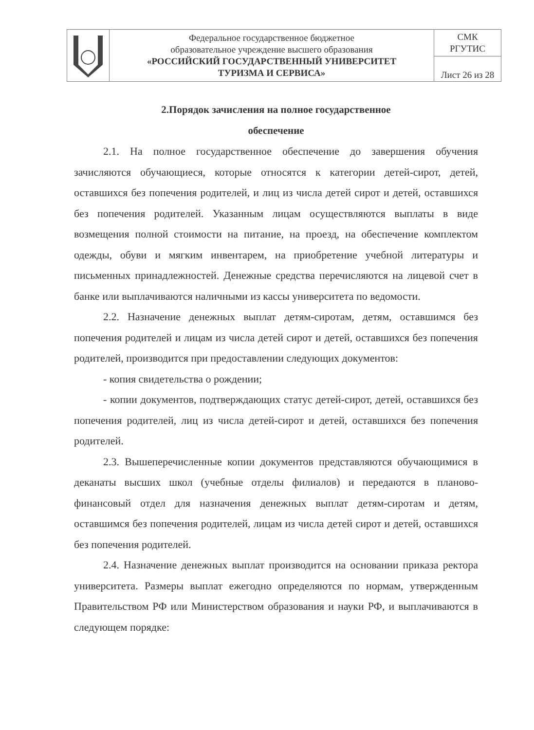| | Федеральное государственное бюджетное образовательное учреждение высшего образования «РОССИЙСКИЙ ГОСУДАРСТВЕННЫЙ УНИВЕРСИТЕТ ТУРИЗМА И СЕРВИСА» | СМК РГУТИС |
| | | Лист 26 из 28 |
2.Порядок зачисления на полное государственное
обеспечение
2.1. На полное государственное обеспечение до завершения обучения зачисляются обучающиеся, которые относятся к категории детей-сирот, детей, оставшихся без попечения родителей, и лиц из числа детей сирот и детей, оставшихся без попечения родителей. Указанным лицам осуществляются выплаты в виде возмещения полной стоимости на питание, на проезд, на обеспечение комплектом одежды, обуви и мягким инвентарем, на приобретение учебной литературы и письменных принадлежностей. Денежные средства перечисляются на лицевой счет в банке или выплачиваются наличными из кассы университета по ведомости.
2.2. Назначение денежных выплат детям-сиротам, детям, оставшимся без попечения родителей и лицам из числа детей сирот и детей, оставшихся без попечения родителей, производится при предоставлении следующих документов:
- копия свидетельства о рождении;
- копии документов, подтверждающих статус детей-сирот, детей, оставшихся без попечения родителей, лиц из числа детей-сирот и детей, оставшихся без попечения родителей.
2.3. Вышеперечисленные копии документов представляются обучающимися в деканаты высших школ (учебные отделы филиалов) и передаются в планово- финансовый отдел для назначения денежных выплат детям-сиротам и детям, оставшимся без попечения родителей, лицам из числа детей сирот и детей, оставшихся без попечения родителей.
2.4. Назначение денежных выплат производится на основании приказа ректора университета. Размеры выплат ежегодно определяются по нормам, утвержденным Правительством РФ или Министерством образования и науки РФ, и выплачиваются в следующем порядке: